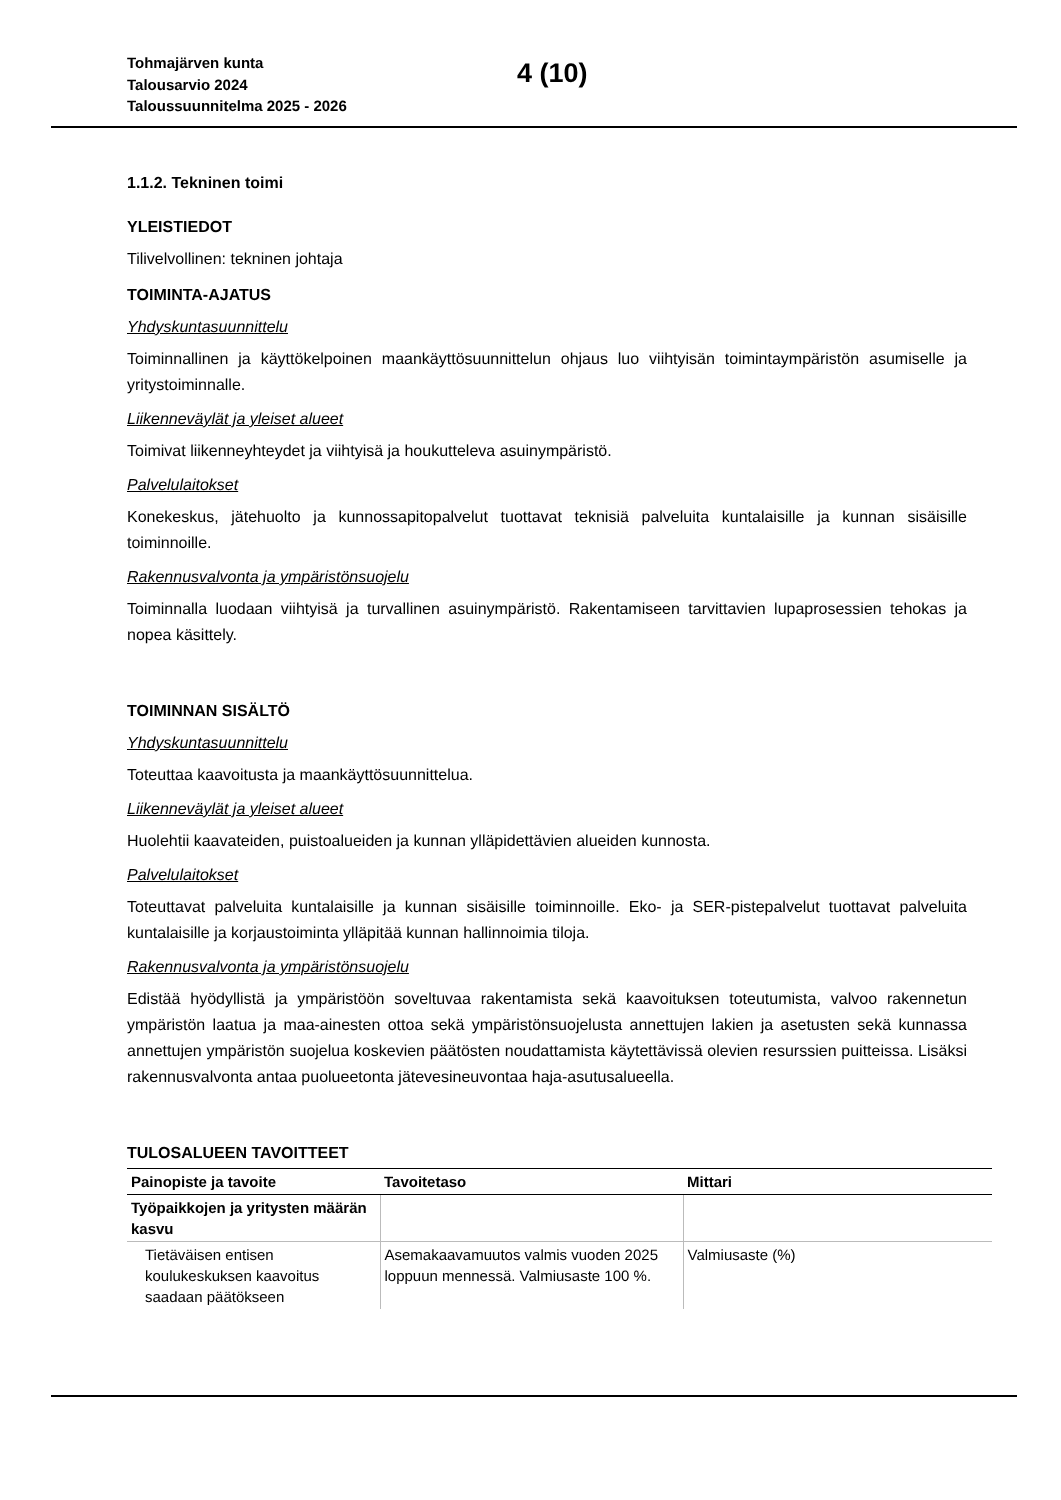Tohmajärven kunta
Talousarvio 2024
Taloussuunnitelma 2025 - 2026
4 (10)
1.1.2. Tekninen toimi
YLEISTIEDOT
Tilivelvollinen: tekninen johtaja
TOIMINTA-AJATUS
Yhdyskuntasuunnittelu
Toiminnallinen ja käyttökelpoinen maankäyttösuunnittelun ohjaus luo viihtyisän toimintaympäristön asumiselle ja yritystoiminnalle.
Liikenneväylät ja yleiset alueet
Toimivat liikenneyhteydet ja viihtyisä ja houkutteleva asuinympäristö.
Palvelulaitokset
Konekeskus, jätehuolto ja kunnossapitopalvelut tuottavat teknisiä palveluita kuntalaisille ja kunnan sisäisille toiminnoille.
Rakennusvalvonta ja ympäristönsuojelu
Toiminnalla luodaan viihtyisä ja turvallinen asuinympäristö. Rakentamiseen tarvittavien lupaprosessien tehokas ja nopea käsittely.
TOIMINNAN SISÄLTÖ
Yhdyskuntasuunnittelu
Toteuttaa kaavoitusta ja maankäyttösuunnittelua.
Liikenneväylät ja yleiset alueet
Huolehtii kaavateiden, puistoalueiden ja kunnan ylläpidettävien alueiden kunnosta.
Palvelulaitokset
Toteuttavat palveluita kuntalaisille ja kunnan sisäisille toiminnoille. Eko- ja SER-pistepalvelut tuottavat palveluita kuntalaisille ja korjaustoiminta ylläpitää kunnan hallinnoimia tiloja.
Rakennusvalvonta ja ympäristönsuojelu
Edistää hyödyllistä ja ympäristöön soveltuvaa rakentamista sekä kaavoituksen toteutumista, valvoo rakennetun ympäristön laatua ja maa-ainesten ottoa sekä ympäristönsuojelusta annettujen lakien ja asetusten sekä kunnassa annettujen ympäristön suojelua koskevien päätösten noudattamista käytettävissä olevien resurssien puitteissa. Lisäksi rakennusvalvonta antaa puolueetonta jätevesineuvontaa haja-asutusalueella.
TULOSALUEEN TAVOITTEET
| Painopiste ja tavoite | Tavoitetaso | Mittari |
| --- | --- | --- |
| Työpaikkojen ja yritysten määrän kasvu | | |
| Tietäväisen entisen koulukeskuksen kaavoitus saadaan päätökseen | Asemakaavamuutos valmis vuoden 2025 loppuun mennessä. Valmiusaste 100 %. | Valmiusaste (%) |